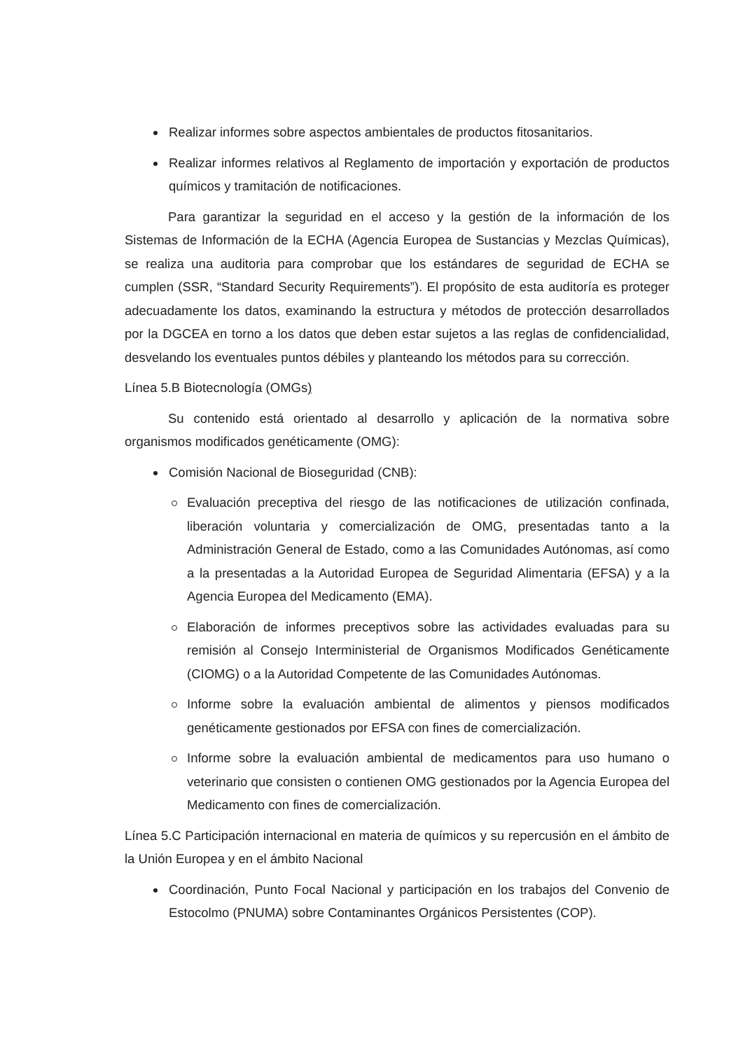Realizar informes sobre aspectos ambientales de productos fitosanitarios.
Realizar informes relativos al Reglamento de importación y exportación de productos químicos y tramitación de notificaciones.
Para garantizar la seguridad en el acceso y la gestión de la información de los Sistemas de Información de la ECHA (Agencia Europea de Sustancias y Mezclas Químicas), se realiza una auditoria para comprobar que los estándares de seguridad de ECHA se cumplen (SSR, “Standard Security Requirements”). El propósito de esta auditoría es proteger adecuadamente los datos, examinando la estructura y métodos de protección desarrollados por la DGCEA en torno a los datos que deben estar sujetos a las reglas de confidencialidad, desvelando los eventuales puntos débiles y planteando los métodos para su corrección.
Línea 5.B Biotecnología (OMGs)
Su contenido está orientado al desarrollo y aplicación de la normativa sobre organismos modificados genéticamente (OMG):
Comisión Nacional de Bioseguridad (CNB):
Evaluación preceptiva del riesgo de las notificaciones de utilización confinada, liberación voluntaria y comercialización de OMG, presentadas tanto a la Administración General de Estado, como a las Comunidades Autónomas, así como a la presentadas a la Autoridad Europea de Seguridad Alimentaria (EFSA) y a la Agencia Europea del Medicamento (EMA).
Elaboración de informes preceptivos sobre las actividades evaluadas para su remisión al Consejo Interministerial de Organismos Modificados Genéticamente (CIOMG) o a la Autoridad Competente de las Comunidades Autónomas.
Informe sobre la evaluación ambiental de alimentos y piensos modificados genéticamente gestionados por EFSA con fines de comercialización.
Informe sobre la evaluación ambiental de medicamentos para uso humano o veterinario que consisten o contienen OMG gestionados por la Agencia Europea del Medicamento con fines de comercialización.
Línea 5.C Participación internacional en materia de químicos y su repercusión en el ámbito de la Unión Europea y en el ámbito Nacional
Coordinación, Punto Focal Nacional y participación en los trabajos del Convenio de Estocolmo (PNUMA) sobre Contaminantes Orgánicos Persistentes (COP).